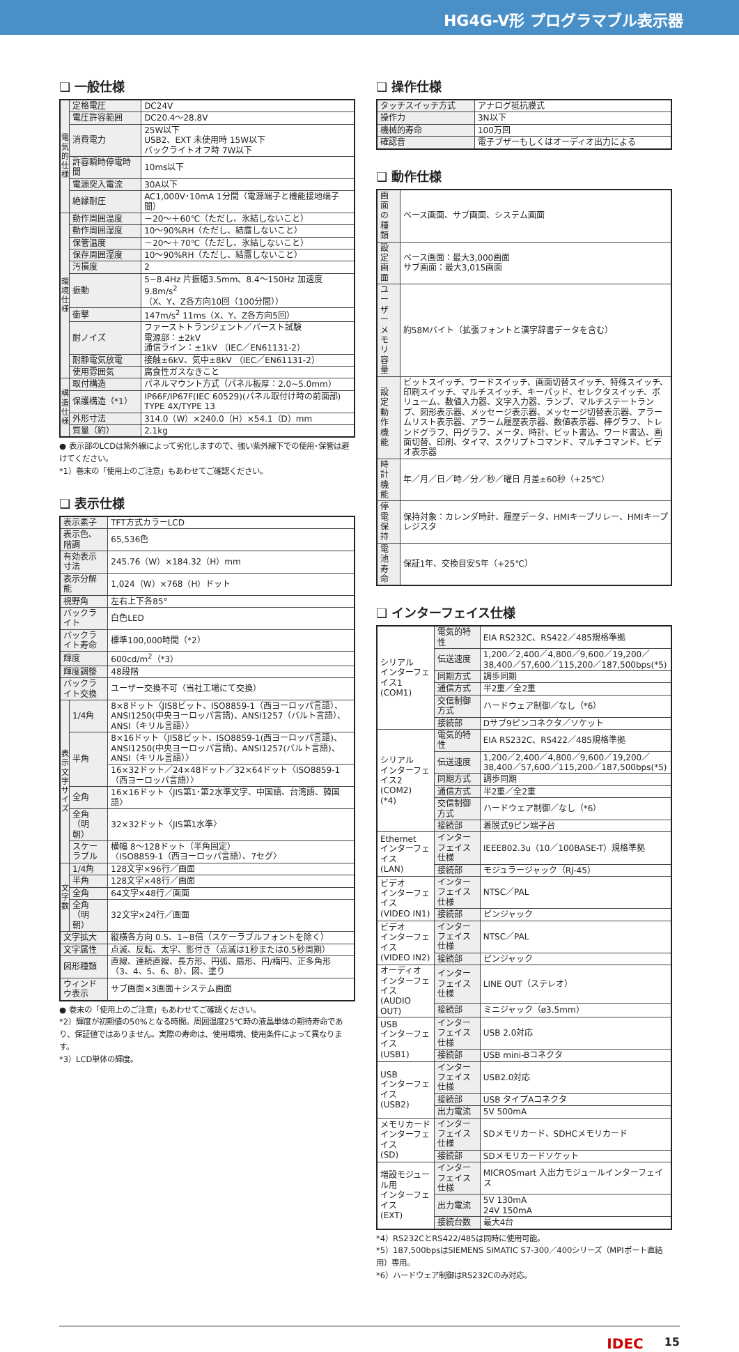HG4G-V形 プログラマブル表示器
❏ 一般仕様
| 電気的仕様 | 定格電圧 | DC24V |
| | 電圧許容範囲 | DC20.4～28.8V |
| | 消費電力 | 25W以下 USB2、EXT 未使用時 15W以下 バックライトオフ時 7W以下 |
| | 許容瞬時停電時間 | 10ms以下 |
| | 電源突入電流 | 30A以下 |
| | 絶縁耐圧 | AC1,000V･10mA 1分間（電源端子と機能接地端子間） |
| 環境仕様 | 動作周囲温度 | －20～＋60℃（ただし、氷結しないこと） |
| | 動作周囲湿度 | 10～90%RH（ただし、結露しないこと） |
| | 保管温度 | －20～＋70℃（ただし、氷結しないこと） |
| | 保存周囲湿度 | 10～90%RH（ただし、結露しないこと） |
| | 汚損度 | 2 |
| | 振動 | 5~8.4Hz 片振幅3.5mm、8.4～150Hz 加速度9.8m/s<sup>2</sup> （X、Y、Z各方向10回（100分間）） |
| | 衝撃 | 147m/s<sup>2</sup> 11ms（X、Y、Z各方向5回） |
| | 耐ノイズ | ファーストトランジェント／バースト試験 電源部：±2kV 通信ライン：±1kV （IEC／EN61131-2） |
| | 耐静電気放電 | 接触±6kV、気中±8kV （IEC／EN61131-2） |
| | 使用雰囲気 | 腐食性ガスなきこと |
| 構造仕様 | 取付構造 | パネルマウント方式（パネル板厚：2.0~5.0mm） |
| | 保護構造（*1） | IP66F/IP67F(IEC 60529)(パネル取付け時の前面部) TYPE 4X/TYPE 13 |
| | 外形寸法 | 314.0（W）×240.0（H）×54.1（D）mm |
| | 質量（約） | 2.1kg |
● 表示部のLCDは紫外線によって劣化しますので、強い紫外線下での使用･保管は避けてください。
*1）巻末の「使用上のご注意」もあわせてご確認ください。
❏ 表示仕様
| 表示素子 | | TFT方式カラーLCD |
| 表示色、階調 | | 65,536色 |
| 有効表示寸法 | | 245.76（W）×184.32（H）mm |
| 表示分解能 | | 1,024（W）×768（H）ドット |
| 視野角 | | 左右上下各85° |
| バックライト | | 白色LED |
| バックライト寿命 | | 標準100,000時間（*2） |
| 輝度 | | 600cd/m<sup>2</sup>（*3） |
| 輝度調整 | | 48段階 |
| バックライト交換 | | ユーザー交換不可（当社工場にて交換） |
| 表示文字サイズ | 1/4角 | 8×8ドット〈JIS8ビット、ISO8859-1（西ヨーロッパ言語）、ANSI1250(中央ヨーロッパ言語)、ANSI1257（バルト言語）、ANSI（キリル言語）〉 |
| | 半角 | 8×16ドット〈JIS8ビット、ISO8859-1(西ヨーロッパ言語)、ANSI1250(中央ヨーロッパ言語)、ANSI1257(バルト言語)、ANSI（キリル言語）〉 |
| | | 16×32ドット／24×48ドット／32×64ドット〈ISO8859-1（西ヨーロッパ言語）〉 |
| | 全角 | 16×16ドット〈JIS第1･第2水準文字、中国語、台湾語、韓国語〉 |
| | 全角（明朝） | 32×32ドット〈JIS第1水準〉 |
| | スケーラブル | 横幅 8～128ドット（半角固定） 〈ISO8859-1（西ヨーロッパ言語）、7セグ〉 |
| 文字数 | 1/4角 | 128文字×96行／画面 |
| | 半角 | 128文字×48行／画面 |
| | 全角 | 64文字×48行／画面 |
| | 全角（明朝） | 32文字×24行／画面 |
| 文字拡大 | | 縦横各方向 0.5、1~8倍（スケーラブルフォントを除く） |
| 文字属性 | | 点滅、反転、太字、影付き（点滅は1秒または0.5秒周期） |
| 図形種類 | | 直線、連続直線、長方形、円弧、扇形、円/楕円、正多角形（3、4、5、6、8）、図、塗り |
| ウィンドウ表示 | | サブ画面×3画面＋システム画面 |
● 巻末の「使用上のご注意」もあわせてご確認ください。
*2）輝度が初期値の50%となる時間。周囲温度25℃時の液晶単体の期待寿命であり、保証値ではありません。実際の寿命は、使用環境、使用条件によって異なります。
*3）LCD単体の輝度。
❏ 操作仕様
| タッチスイッチ方式 | アナログ抵抗膜式 |
| 操作力 | 3N以下 |
| 機械的寿命 | 100万回 |
| 確認音 | 電子ブザーもしくはオーディオ出力による |
❏ 動作仕様
| 画面の種類 | ベース画面、サブ画面、システム画面 |
| 設定画面 | ベース画面：最大3,000画面 サブ画面：最大3,015画面 |
| ユーザーメモリ容量 | 約58Mバイト（拡張フォントと漢字辞書データを含む） |
| 設定動作機能 | ビットスイッチ、ワードスイッチ、画面切替スイッチ、特殊スイッチ、印刷スイッチ、マルチスイッチ、キーパッド、セレクタスイッチ、ボリューム、数値入力器、文字入力器、ランプ、マルチステートランプ、図形表示器、メッセージ表示器、メッセージ切替表示器、アラームリスト表示器、アラーム履歴表示器、数値表示器、棒グラフ、トレンドグラフ、円グラフ、メータ、時計、ビット書込、ワード書込、画面切替、印刷、タイマ、スクリプトコマンド、マルチコマンド、ビデオ表示器 |
| 時計機能 | 年／月／日／時／分／秒／曜日 月差±60秒（+25℃） |
| 停電保持 | 保持対象：カレンダ時計、履歴データ、HMIキープリレー、HMIキープレジスタ |
| 電池寿命 | 保証1年、交換目安5年（+25℃） |
❏ インターフェイス仕様
| シリアル インターフェイス1 (COM1) | 電気的特性 | EIA RS232C、RS422／485規格準拠 |
| | 伝送速度 | 1,200／2,400／4,800／9,600／19,200／38,400／57,600／115,200／187,500bps(*5) |
| | 同期方式 | 調歩同期 |
| | 通信方式 | 半2重／全2重 |
| | 交信制御方式 | ハードウェア制御／なし（*6） |
| | 接続部 | Dサブ9ピンコネクタ／ソケット |
| シリアル インターフェイス2 (COM2) (*4) | 電気的特性 | EIA RS232C、RS422／485規格準拠 |
| | 伝送速度 | 1,200／2,400／4,800／9,600／19,200／38,400／57,600／115,200／187,500bps(*5) |
| | 同期方式 | 調歩同期 |
| | 通信方式 | 半2重／全2重 |
| | 交信制御方式 | ハードウェア制御／なし（*6） |
| | 接続部 | 着脱式9ピン端子台 |
| Ethernet インターフェイス (LAN) | インターフェイス仕様 | IEEE802.3u（10／100BASE-T）規格準拠 |
| | 接続部 | モジュラージャック（RJ-45） |
| ビデオ インターフェイス (VIDEO IN1) | インターフェイス仕様 | NTSC／PAL |
| | 接続部 | ピンジャック |
| ビデオ インターフェイス (VIDEO IN2) | インターフェイス仕様 | NTSC／PAL |
| | 接続部 | ピンジャック |
| オーディオ インターフェイス (AUDIO OUT) | インターフェイス仕様 | LINE OUT（ステレオ） |
| | 接続部 | ミニジャック（ø3.5mm） |
| USB インターフェイス (USB1) | インターフェイス仕様 | USB 2.0対応 |
| | 接続部 | USB mini-Bコネクタ |
| USB インターフェイス (USB2) | インターフェイス仕様 | USB2.0対応 |
| | 接続部 | USB タイプAコネクタ |
| | 出力電流 | 5V 500mA |
| メモリカード インターフェイス (SD) | インターフェイス仕様 | SDメモリカード、SDHCメモリカード |
| | 接続部 | SDメモリカードソケット |
| 増設モジュール用 インターフェイス (EXT) | インターフェイス仕様 | MICROSmart 入出力モジュールインターフェイス |
| | 出力電流 | 5V 130mA 24V 150mA |
| | 接続台数 | 最大4台 |
*4）RS232CとRS422/485は同時に使用可能。
*5）187,500bpsはSIEMENS SIMATIC S7-300／400シリーズ（MPIポート直結用）専用。
*6）ハードウェア制御はRS232Cのみ対応。
IDEC 15